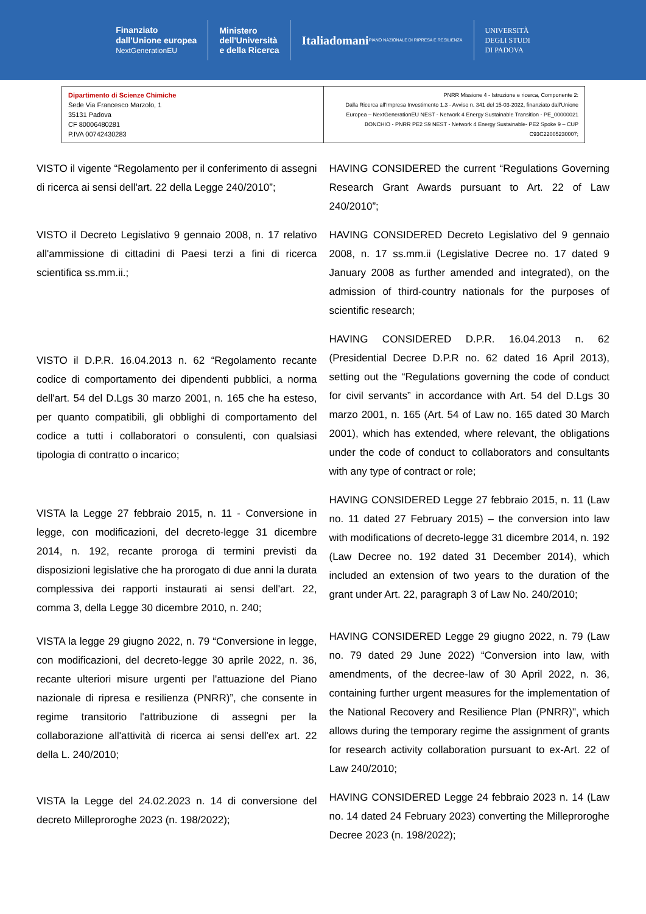Finanziato
dall'Unione europea
NextGenerationEU
Ministero
dell'Università
e della Ricerca
Italiadomani
PIANO NAZIONALE DI RIPRESA E RESILIENZA
UNIVERSITÀ
DEGLI STUDI
DI PADOVA
| Dipartimento di Scienze Chimiche Sede Via Francesco Marzolo, 1 35131 Padova CF 80006480281 P.IVA 00742430283 | PNRR Missione 4 - Istruzione e ricerca, Componente 2: Dalla Ricerca all'Impresa Investimento 1.3 - Avviso n. 341 del 15-03-2022, finanziato dall'Unione Europea – NextGenerationEU NEST - Network 4 Energy Sustainable Transition - PE_00000021 BONCHIO - PNRR PE2 S9 NEST - Network 4 Energy Sustainable- PE2 Spoke 9 – CUP C93C22005230007; |
VISTO il vigente “Regolamento per il conferimento di assegni di ricerca ai sensi dell'art. 22 della Legge 240/2010”;
HAVING CONSIDERED the current “Regulations Governing Research Grant Awards pursuant to Art. 22 of Law 240/2010”;
VISTO il Decreto Legislativo 9 gennaio 2008, n. 17 relativo all'ammissione di cittadini di Paesi terzi a fini di ricerca scientifica ss.mm.ii.;
HAVING CONSIDERED Decreto Legislativo del 9 gennaio 2008, n. 17 ss.mm.ii (Legislative Decree no. 17 dated 9 January 2008 as further amended and integrated), on the admission of third-country nationals for the purposes of scientific research;
VISTO il D.P.R. 16.04.2013 n. 62 “Regolamento recante codice di comportamento dei dipendenti pubblici, a norma dell'art. 54 del D.Lgs 30 marzo 2001, n. 165 che ha esteso, per quanto compatibili, gli obblighi di comportamento del codice a tutti i collaboratori o consulenti, con qualsiasi tipologia di contratto o incarico;
HAVING CONSIDERED D.P.R. 16.04.2013 n. 62 (Presidential Decree D.P.R no. 62 dated 16 April 2013), setting out the “Regulations governing the code of conduct for civil servants” in accordance with Art. 54 del D.Lgs 30 marzo 2001, n. 165 (Art. 54 of Law no. 165 dated 30 March 2001), which has extended, where relevant, the obligations under the code of conduct to collaborators and consultants with any type of contract or role;
VISTA la Legge 27 febbraio 2015, n. 11 - Conversione in legge, con modificazioni, del decreto-legge 31 dicembre 2014, n. 192, recante proroga di termini previsti da disposizioni legislative che ha prorogato di due anni la durata complessiva dei rapporti instaurati ai sensi dell'art. 22, comma 3, della Legge 30 dicembre 2010, n. 240;
HAVING CONSIDERED Legge 27 febbraio 2015, n. 11 (Law no. 11 dated 27 February 2015) – the conversion into law with modifications of decreto-legge 31 dicembre 2014, n. 192 (Law Decree no. 192 dated 31 December 2014), which included an extension of two years to the duration of the grant under Art. 22, paragraph 3 of Law No. 240/2010;
VISTA la legge 29 giugno 2022, n. 79 “Conversione in legge, con modificazioni, del decreto-legge 30 aprile 2022, n. 36, recante ulteriori misure urgenti per l'attuazione del Piano nazionale di ripresa e resilienza (PNRR)”, che consente in regime transitorio l'attribuzione di assegni per la collaborazione all'attività di ricerca ai sensi dell'ex art. 22 della L. 240/2010;
HAVING CONSIDERED Legge 29 giugno 2022, n. 79 (Law no. 79 dated 29 June 2022) “Conversion into law, with amendments, of the decree-law of 30 April 2022, n. 36, containing further urgent measures for the implementation of the National Recovery and Resilience Plan (PNRR)", which allows during the temporary regime the assignment of grants for research activity collaboration pursuant to ex-Art. 22 of Law 240/2010;
VISTA la Legge del 24.02.2023 n. 14 di conversione del decreto Milleproroghe 2023 (n. 198/2022);
HAVING CONSIDERED Legge 24 febbraio 2023 n. 14 (Law no. 14 dated 24 February 2023) converting the Milleproroghe Decree 2023 (n. 198/2022);